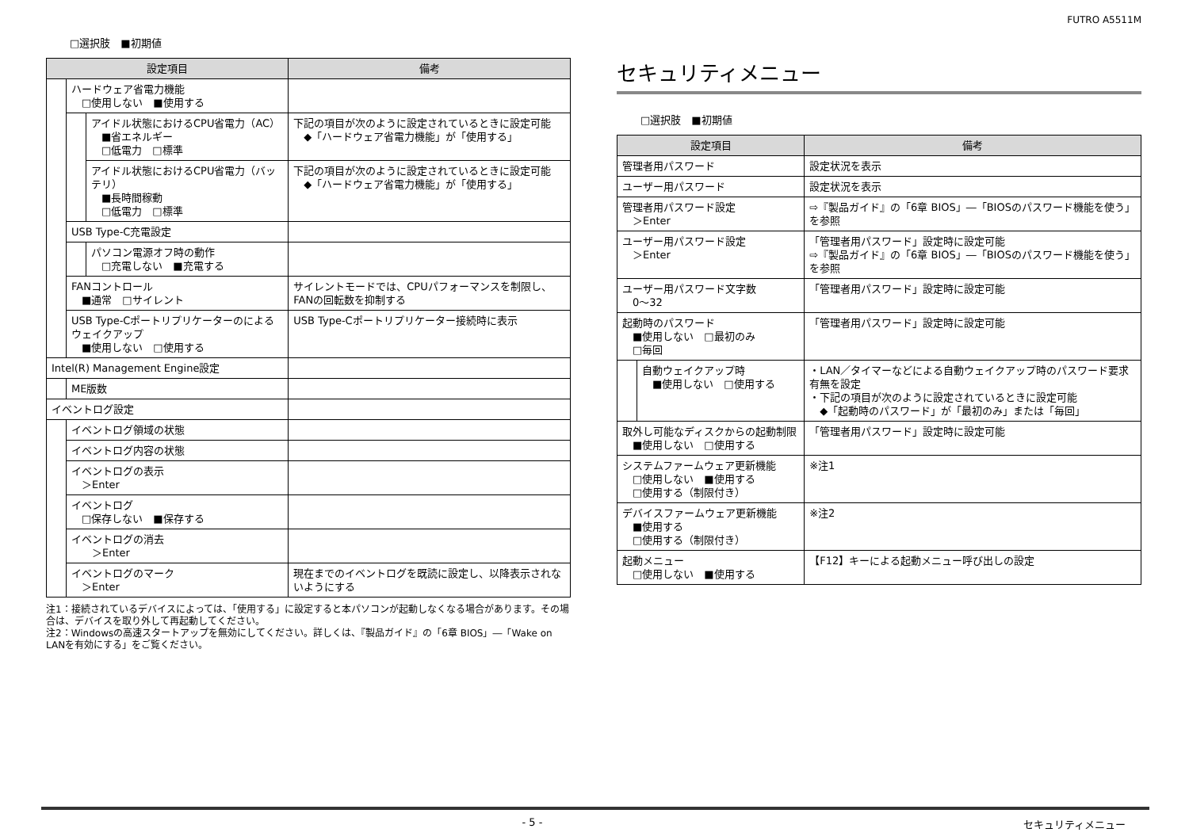FUTRO A5511M
□選択肢　■初期値
| 設定項目 | | | 備考 |
| --- | --- | --- | --- |
| | ハードウェア省電力機能 □使用しない ■使用する | | |
| | | アイドル状態におけるCPU省電力（AC） ■省エネルギー □低電力 □標準 | 下記の項目が次のように設定されているときに設定可能 ◆「ハードウェア省電力機能」が「使用する」 |
| | | アイドル状態におけるCPU省電力（バッテリ） ■長時間稼動 □低電力 □標準 | 下記の項目が次のように設定されているときに設定可能 ◆「ハードウェア省電力機能」が「使用する」 |
| | USB Type-C充電設定 | | |
| | | パソコン電源オフ時の動作 □充電しない ■充電する | |
| | FANコントロール ■通常 □サイレント | | サイレントモードでは、CPUパフォーマンスを制限し、FANの回転数を抑制する |
| | USB Type-Cポートリプリケーターのによるウェイクアップ ■使用しない □使用する | | USB Type-Cポートリプリケーター接続時に表示 |
| Intel(R) Management Engine設定 | | | |
| | ME版数 | | |
| イベントログ設定 | | | |
| | イベントログ領域の状態 | | |
| | イベントログ内容の状態 | | |
| | イベントログの表示 ＞Enter | | |
| | イベントログ □保存しない ■保存する | | |
| | イベントログの消去 ＞Enter | | |
| | イベントログのマーク ＞Enter | | 現在までのイベントログを既読に設定し、以降表示されないようにする |
注1：接続されているデバイスによっては、「使用する」に設定すると本パソコンが起動しなくなる場合があります。その場合は、デバイスを取り外して再起動してください。
注2：Windowsの高速スタートアップを無効にしてください。詳しくは、『製品ガイド』の「6章 BIOS」―「Wake on LANを有効にする」をご覧ください。
セキュリティメニュー
□選択肢　■初期値
| 設定項目 | | 備考 |
| --- | --- | --- |
| 管理者用パスワード | | 設定状況を表示 |
| ユーザー用パスワード | | 設定状況を表示 |
| 管理者用パスワード設定 ＞Enter | | ⇨『製品ガイド』の「6章 BIOS」―「BIOSのパスワード機能を使う」を参照 |
| ユーザー用パスワード設定 ＞Enter | | 「管理者用パスワード」設定時に設定可能 ⇨『製品ガイド』の「6章 BIOS」―「BIOSのパスワード機能を使う」を参照 |
| ユーザー用パスワード文字数 0～32 | | 「管理者用パスワード」設定時に設定可能 |
| 起動時のパスワード ■使用しない □最初のみ □毎回 | | 「管理者用パスワード」設定時に設定可能 |
| | 自動ウェイクアップ時 ■使用しない □使用する | ・LAN／タイマーなどによる自動ウェイクアップ時のパスワード要求有無を設定 ・下記の項目が次のように設定されているときに設定可能 ◆「起動時のパスワード」が「最初のみ」または「毎回」 |
| 取外し可能なディスクからの起動制限 ■使用しない □使用する | | 「管理者用パスワード」設定時に設定可能 |
| システムファームウェア更新機能 □使用しない ■使用する □使用する（制限付き） | | ※注1 |
| デバイスファームウェア更新機能 ■使用する □使用する（制限付き） | | ※注2 |
| 起動メニュー □使用しない ■使用する | | 【F12】キーによる起動メニュー呼び出しの設定 |
- 5 - セキュリティメニュー